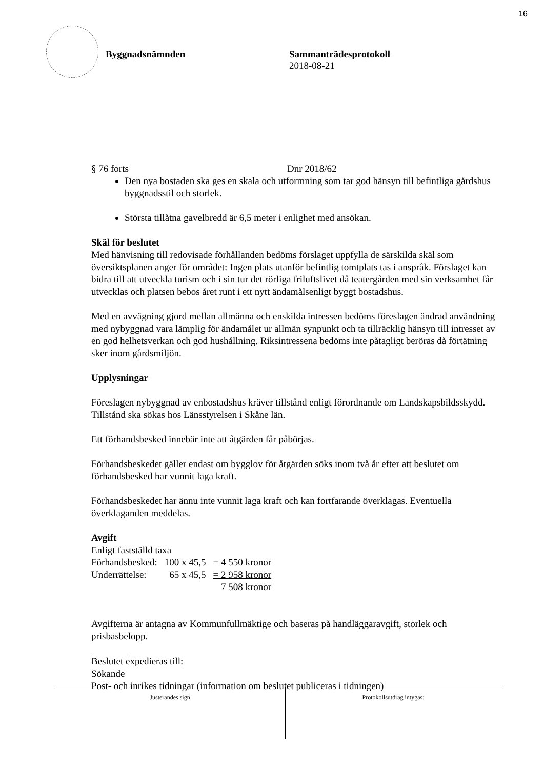16
Byggnadsnämnden Sammanträdesprotokoll
2018-08-21
§ 76 forts Dnr 2018/62
Den nya bostaden ska ges en skala och utformning som tar god hänsyn till befintliga gårdshus byggnadsstil och storlek.
Största tillåtna gavelbredd är 6,5 meter i enlighet med ansökan.
Skäl för beslutet
Med hänvisning till redovisade förhållanden bedöms förslaget uppfylla de särskilda skäl som översiktsplanen anger för området: Ingen plats utanför befintlig tomtplats tas i anspråk. Förslaget kan bidra till att utveckla turism och i sin tur det rörliga friluftslivet då teatergården med sin verksamhet får utvecklas och platsen bebos året runt i ett nytt ändamålsenligt byggt bostadshus.
Med en avvägning gjord mellan allmänna och enskilda intressen bedöms föreslagen ändrad användning med nybyggnad vara lämplig för ändamålet ur allmän synpunkt och ta tillräcklig hänsyn till intresset av en god helhetsverkan och god hushållning. Riksintressena bedöms inte påtagligt beröras då förtätning sker inom gårdsmiljön.
Upplysningar
Föreslagen nybyggnad av enbostadshus kräver tillstånd enligt förordnande om Landskapsbildsskydd. Tillstånd ska sökas hos Länsstyrelsen i Skåne län.
Ett förhandsbesked innebär inte att åtgärden får påbörjas.
Förhandsbeskedet gäller endast om bygglov för åtgärden söks inom två år efter att beslutet om förhandsbesked har vunnit laga kraft.
Förhandsbeskedet har ännu inte vunnit laga kraft och kan fortfarande överklagas. Eventuella överklaganden meddelas.
Avgift
Enligt fastställd taxa
| Förhandsbesked: | 100 x 45,5 | = 4 550 kronor |
| Underrättelse: | 65 x 45,5 | = 2 958 kronor |
| | | 7 508 kronor |
Avgifterna är antagna av Kommunfullmäktige och baseras på handläggaravgift, storlek och prisbasbelopp.
Beslutet expedieras till:
Sökande
Post- och inrikes tidningar (information om beslutet publiceras i tidningen)
Justerandes sign
Protokollsutdrag intygas: